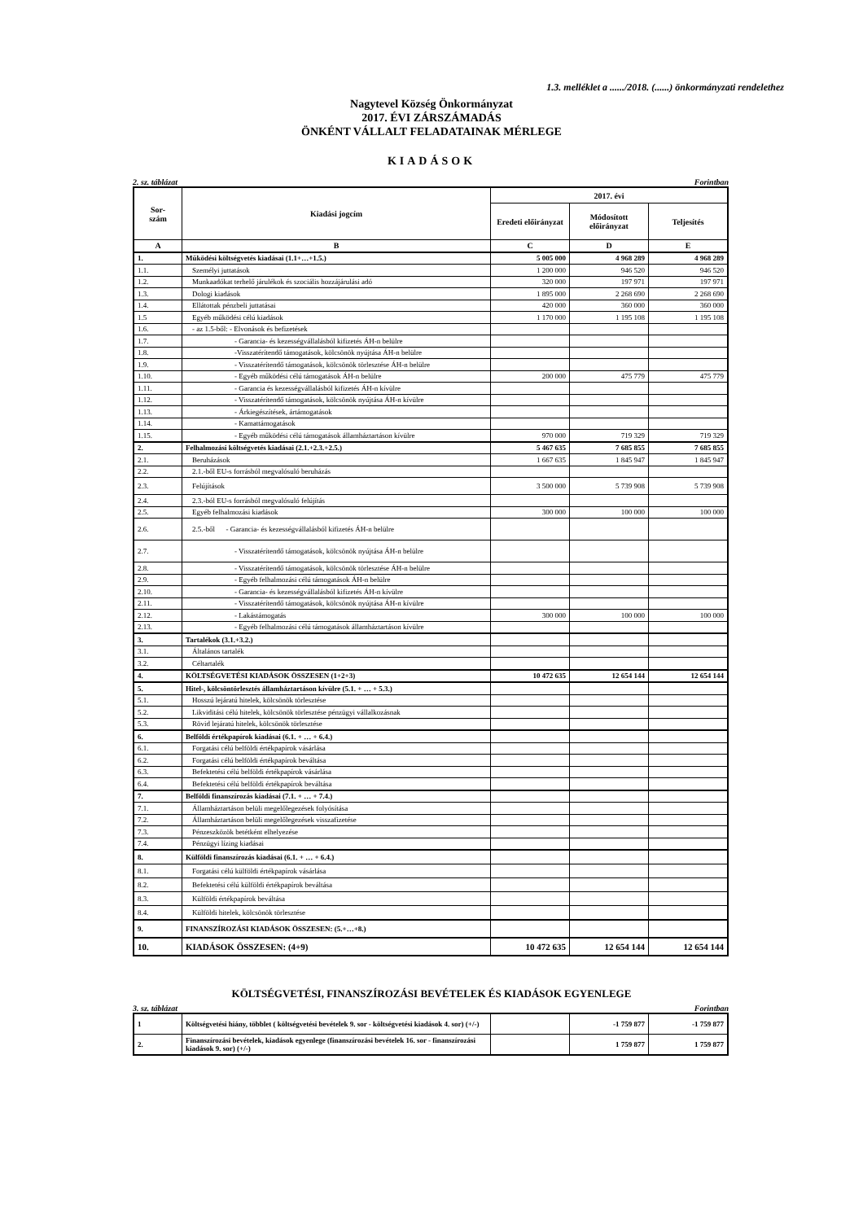1.3. melléklet a ....../2018. (......) önkormányzati rendelethez
Nagytevel Község Önkormányzat
2017. ÉVI ZÁRSZÁMADÁS
ÖNKÉNT VÁLLALT FELADATAINAK MÉRLEGE
KIADÁSOK
2. sz. táblázat Forintban
| Sor- szám | Kiadási jogcím | 2017. évi | | |
| --- | --- | --- | --- | --- |
| | | Eredeti előirányzat | Módosított előirányzat | Teljesítés |
| A | B | C | D | E |
| 1. | Működési költségvetés kiadásai (1.1+…+1.5.) | 5 005 000 | 4 968 289 | 4 968 289 |
| 1.1. | Személyi juttatások | 1 200 000 | 946 520 | 946 520 |
| 1.2. | Munkaadókat terhelő járulékok és szociális hozzájárulási adó | 320 000 | 197 971 | 197 971 |
| 1.3. | Dologi kiadások | 1 895 000 | 2 268 690 | 2 268 690 |
| 1.4. | Ellátottak pénzbeli juttatásai | 420 000 | 360 000 | 360 000 |
| 1.5 | Egyéb működési célú kiadások | 1 170 000 | 1 195 108 | 1 195 108 |
| 1.6. | - az 1.5-ből: - Elvonások és befizetések | | | |
| 1.7. | - Garancia- és kezességvállalásból kifizetés ÁH-n belülre | | | |
| 1.8. | -Visszatérítendő támogatások, kölcsönök nyújtása ÁH-n belülre | | | |
| 1.9. | - Visszatérítendő támogatások, kölcsönök törlesztése ÁH-n belülre | | | |
| 1.10. | - Egyéb működési célú támogatások ÁH-n belülre | 200 000 | 475 779 | 475 779 |
| 1.11. | - Garancia és kezességvállalásból kifizetés ÁH-n kívülre | | | |
| 1.12. | - Visszatérítendő támogatások, kölcsönök nyújtása ÁH-n kívülre | | | |
| 1.13. | - Árkiegészítések, ártámogatások | | | |
| 1.14. | - Kamattámogatások | | | |
| 1.15. | - Egyéb működési célú támogatások államháztartáson kívülre | 970 000 | 719 329 | 719 329 |
| 2. | Felhalmozási költségvetés kiadásai (2.1.+2.3.+2.5.) | 5 467 635 | 7 685 855 | 7 685 855 |
| 2.1. | Beruházások | 1 667 635 | 1 845 947 | 1 845 947 |
| 2.2. | 2.1.-ből EU-s forrásból megvalósuló beruházás | | | |
| 2.3. | Felújítások | 3 500 000 | 5 739 908 | 5 739 908 |
| 2.4. | 2.3.-ból EU-s forrásból megvalósuló felújítás | | | |
| 2.5. | Egyéb felhalmozási kiadások | 300 000 | 100 000 | 100 000 |
| 2.6. | 2.5.-ből - Garancia- és kezességvállalásból kifizetés ÁH-n belülre | | | |
| 2.7. | - Visszatérítendő támogatások, kölcsönök nyújtása ÁH-n belülre | | | |
| 2.8. | - Visszatérítendő támogatások, kölcsönök törlesztése ÁH-n belülre | | | |
| 2.9. | - Egyéb felhalmozási célú támogatások ÁH-n belülre | | | |
| 2.10. | - Garancia- és kezességvállalásból kifizetés ÁH-n kívülre | | | |
| 2.11. | - Visszatérítendő támogatások, kölcsönök nyújtása ÁH-n kívülre | | | |
| 2.12. | - Lakástámogatás | 300 000 | 100 000 | 100 000 |
| 2.13. | - Egyéb felhalmozási célú támogatások államháztartáson kívülre | | | |
| 3. | Tartalékok (3.1.+3.2.) | | | |
| 3.1. | Általános tartalék | | | |
| 3.2. | Céltartalék | | | |
| 4. | KÖLTSÉGVETÉSI KIADÁSOK ÖSSZESEN (1+2+3) | 10 472 635 | 12 654 144 | 12 654 144 |
| 5. | Hitel-, kölcsöntörlesztés államháztartáson kívülre (5.1. + … + 5.3.) | | | |
| 5.1. | Hosszú lejáratú hitelek, kölcsönök törlesztése | | | |
| 5.2. | Likviditási célú hitelek, kölcsönök törlesztése pénzügyi vállalkozásnak | | | |
| 5.3. | Rövid lejáratú hitelek, kölcsönök törlesztése | | | |
| 6. | Belföldi értékpapírok kiadásai (6.1. + … + 6.4.) | | | |
| 6.1. | Forgatási célú belföldi értékpapírok vásárlása | | | |
| 6.2. | Forgatási célú belföldi értékpapírok beváltása | | | |
| 6.3. | Befektetési célú belföldi értékpapírok vásárlása | | | |
| 6.4. | Befektetési célú belföldi értékpapírok beváltása | | | |
| 7. | Belföldi finanszírozás kiadásai (7.1. + … + 7.4.) | | | |
| 7.1. | Államháztartáson belüli megelőlegezések folyósítása | | | |
| 7.2. | Államháztartáson belüli megelőlegezések visszafizetése | | | |
| 7.3. | Pénzeszközök betétként elhelyezése | | | |
| 7.4. | Pénzügyi lízing kiadásai | | | |
| 8. | Külföldi finanszírozás kiadásai (6.1. + … + 6.4.) | | | |
| 8.1. | Forgatási célú külföldi értékpapírok vásárlása | | | |
| 8.2. | Befektetési célú külföldi értékpapírok beváltása | | | |
| 8.3. | Külföldi értékpapírok beváltása | | | |
| 8.4. | Külföldi hitelek, kölcsönök törlesztése | | | |
| 9. | FINANSZÍROZÁSI KIADÁSOK ÖSSZESEN: (5.+…+8.) | | | |
| 10. | KIADÁSOK ÖSSZESEN: (4+9) | 10 472 635 | 12 654 144 | 12 654 144 |
KÖLTSÉGVETÉSI, FINANSZÍROZÁSI BEVÉTELEK ÉS KIADÁSOK EGYENLEGE
3. sz. táblázat Forintban
| 1 | Költségvetési hiány, többlet ( költségvetési bevételek 9. sor - költségvetési kiadások 4. sor) (+/-) | | -1 759 877 | -1 759 877 |
| 2. | Finanszírozási bevételek, kiadások egyenlege (finanszírozási bevételek 16. sor - finanszírozási kiadások 9. sor) (+/-) | | 1 759 877 | 1 759 877 |